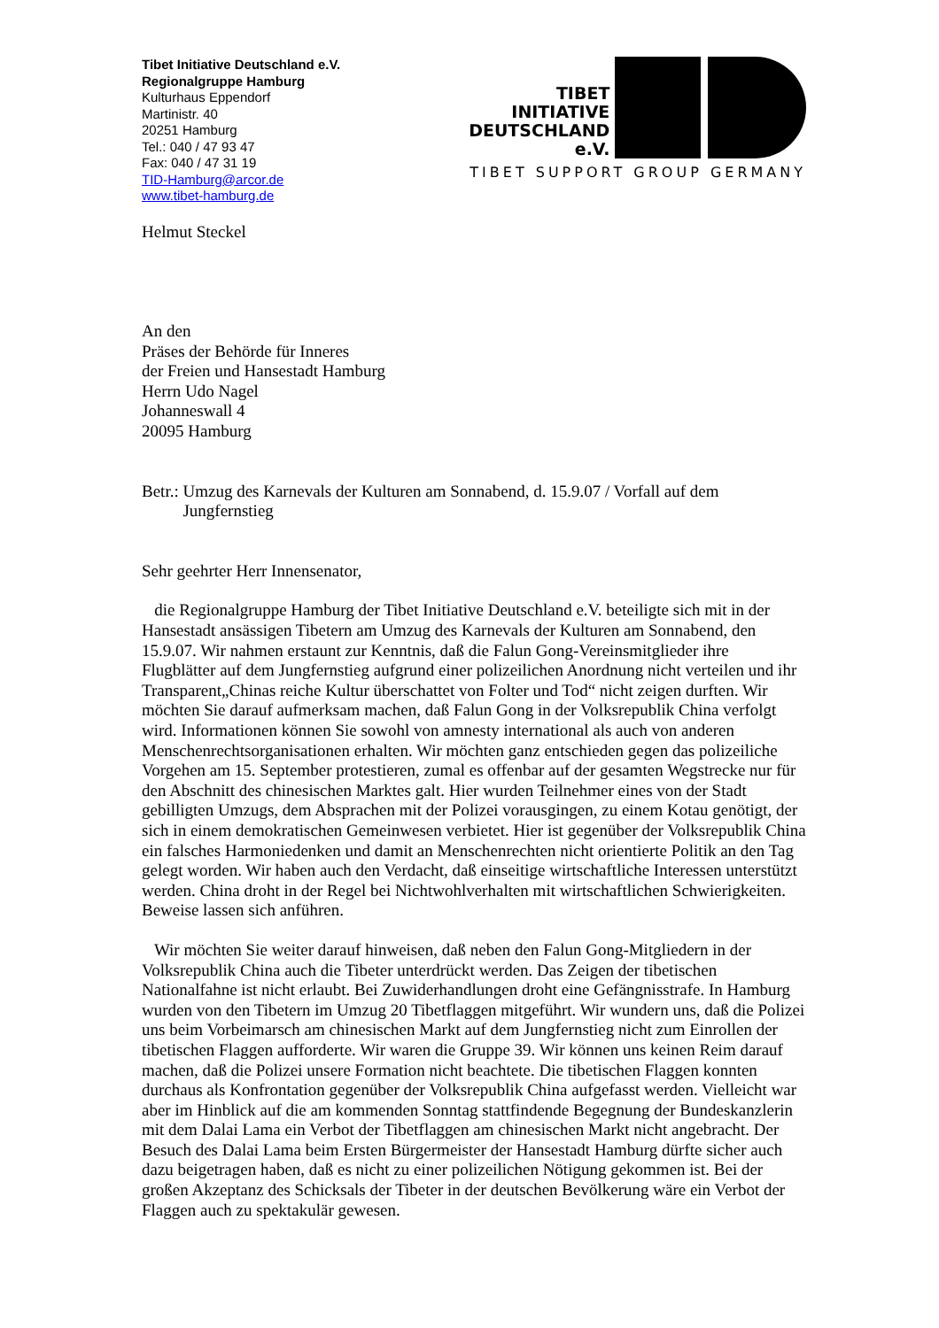Tibet Initiative Deutschland e.V.
Regionalgruppe Hamburg
Kulturhaus Eppendorf
Martinistr. 40
20251 Hamburg
Tel.: 040 / 47 93 47
Fax: 040 / 47 31 19
TID-Hamburg@arcor.de
www.tibet-hamburg.de
TIBET
INITIATIVE
DEUTSCHLAND e.V.
TIBET SUPPORT GROUP GERMANY
Helmut Steckel
An den
Präses der Behörde für Inneres
der Freien und Hansestadt Hamburg
Herrn Udo Nagel
Johanneswall 4
20095 Hamburg
Betr.: Umzug des Karnevals der Kulturen am Sonnabend, d. 15.9.07 / Vorfall auf dem Jungfernstieg
Sehr geehrter Herr Innensenator,
die Regionalgruppe Hamburg der Tibet Initiative Deutschland e.V. beteiligte sich mit in der Hansestadt ansässigen Tibetern am Umzug des Karnevals der Kulturen am Sonnabend, den 15.9.07. Wir nahmen erstaunt zur Kenntnis, daß die Falun Gong-Vereinsmitglieder ihre Flugblätter auf dem Jungfernstieg aufgrund einer polizeilichen Anordnung nicht verteilen und ihr Transparent„Chinas reiche Kultur überschattet von Folter und Tod“ nicht zeigen durften. Wir möchten Sie darauf aufmerksam machen, daß Falun Gong in der Volksrepublik China verfolgt wird. Informationen können Sie sowohl von amnesty international als auch von anderen Menschenrechtsorganisationen erhalten. Wir möchten ganz entschieden gegen das polizeiliche Vorgehen am 15. September protestieren, zumal es offenbar auf der gesamten Wegstrecke nur für den Abschnitt des chinesischen Marktes galt. Hier wurden Teilnehmer eines von der Stadt gebilligten Umzugs, dem Absprachen mit der Polizei vorausgingen, zu einem Kotau genötigt, der sich in einem demokratischen Gemeinwesen verbietet. Hier ist gegenüber der Volksrepublik China ein falsches Harmoniedenken und damit an Menschenrechten nicht orientierte Politik an den Tag gelegt worden. Wir haben auch den Verdacht, daß einseitige wirtschaftliche Interessen unterstützt werden. China droht in der Regel bei Nichtwohlverhalten mit wirtschaftlichen Schwierigkeiten. Beweise lassen sich anführen.
Wir möchten Sie weiter darauf hinweisen, daß neben den Falun Gong-Mitgliedern in der Volksrepublik China auch die Tibeter unterdrückt werden. Das Zeigen der tibetischen Nationalfahne ist nicht erlaubt. Bei Zuwiderhandlungen droht eine Gefängnisstrafe. In Hamburg wurden von den Tibetern im Umzug 20 Tibetflaggen mitgeführt. Wir wundern uns, daß die Polizei uns beim Vorbeimarsch am chinesischen Markt auf dem Jungfernstieg nicht zum Einrollen der tibetischen Flaggen aufforderte. Wir waren die Gruppe 39. Wir können uns keinen Reim darauf machen, daß die Polizei unsere Formation nicht beachtete. Die tibetischen Flaggen konnten durchaus als Konfrontation gegenüber der Volksrepublik China aufgefasst werden. Vielleicht war aber im Hinblick auf die am kommenden Sonntag stattfindende Begegnung der Bundeskanzlerin mit dem Dalai Lama ein Verbot der Tibetflaggen am chinesischen Markt nicht angebracht. Der Besuch des Dalai Lama beim Ersten Bürgermeister der Hansestadt Hamburg dürfte sicher auch dazu beigetragen haben, daß es nicht zu einer polizeilichen Nötigung gekommen ist. Bei der großen Akzeptanz des Schicksals der Tibeter in der deutschen Bevölkerung wäre ein Verbot der Flaggen auch zu spektakulär gewesen.